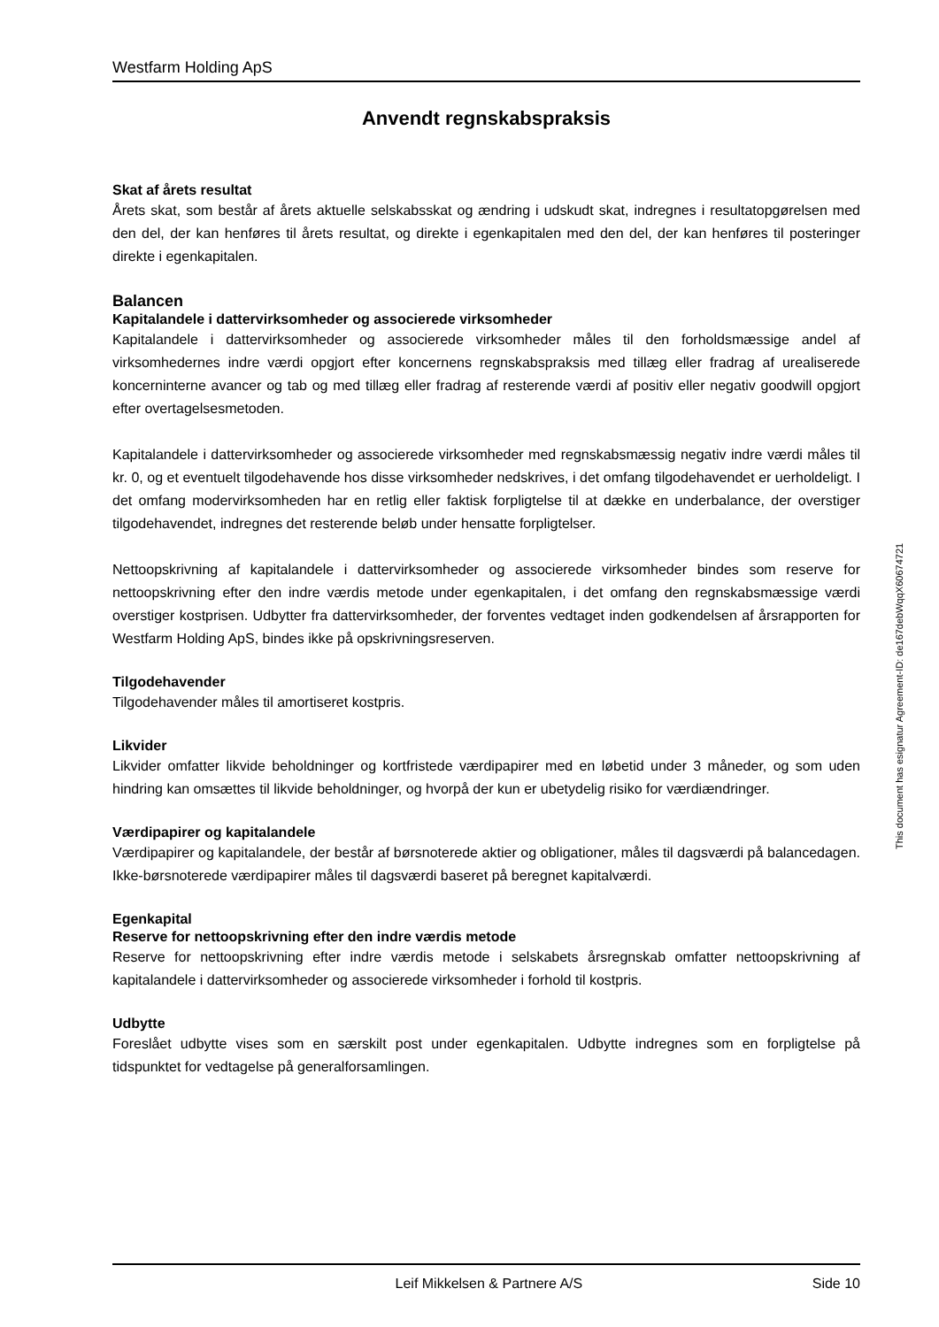Westfarm Holding ApS
Anvendt regnskabspraksis
Skat af årets resultat
Årets skat, som består af årets aktuelle selskabsskat og ændring i udskudt skat, indregnes i resultatopgørelsen med den del, der kan henføres til årets resultat, og direkte i egenkapitalen med den del, der kan henføres til posteringer direkte i egenkapitalen.
Balancen
Kapitalandele i dattervirksomheder og associerede virksomheder
Kapitalandele i dattervirksomheder og associerede virksomheder måles til den forholdsmæssige andel af virksomhedernes indre værdi opgjort efter koncernens regnskabspraksis med tillæg eller fradrag af urealiserede koncerninterne avancer og tab og med tillæg eller fradrag af resterende værdi af positiv eller negativ goodwill opgjort efter overtagelsesmetoden.
Kapitalandele i dattervirksomheder og associerede virksomheder med regnskabsmæssig negativ indre værdi måles til kr. 0, og et eventuelt tilgodehavende hos disse virksomheder nedskrives, i det omfang tilgodehavendet er uerholdeligt. I det omfang modervirksomheden har en retlig eller faktisk forpligtelse til at dække en underbalance, der overstiger tilgodehavendet, indregnes det resterende beløb under hensatte forpligtelser.
Nettoopskrivning af kapitalandele i dattervirksomheder og associerede virksomheder bindes som reserve for nettoopskrivning efter den indre værdis metode under egenkapitalen, i det omfang den regnskabsmæssige værdi overstiger kostprisen. Udbytter fra dattervirksomheder, der forventes vedtaget inden godkendelsen af årsrapporten for Westfarm Holding ApS, bindes ikke på opskrivningsreserven.
Tilgodehavender
Tilgodehavender måles til amortiseret kostpris.
Likvider
Likvider omfatter likvide beholdninger og kortfristede værdipapirer med en løbetid under 3 måneder, og som uden hindring kan omsættes til likvide beholdninger, og hvorpå der kun er ubetydelig risiko for værdiændringer.
Værdipapirer og kapitalandele
Værdipapirer og kapitalandele, der består af børsnoterede aktier og obligationer, måles til dagsværdi på balancedagen. Ikke-børsnoterede værdipapirer måles til dagsværdi baseret på beregnet kapitalværdi.
Egenkapital
Reserve for nettoopskrivning efter den indre værdis metode
Reserve for nettoopskrivning efter indre værdis metode i selskabets årsregnskab omfatter nettoopskrivning af kapitalandele i dattervirksomheder og associerede virksomheder i forhold til kostpris.
Udbytte
Foreslået udbytte vises som en særskilt post under egenkapitalen. Udbytte indregnes som en forpligtelse på tidspunktet for vedtagelse på generalforsamlingen.
This document has esignatur Agreement-ID: de167debWqqX60674721
Leif Mikkelsen & Partnere A/S Side 10